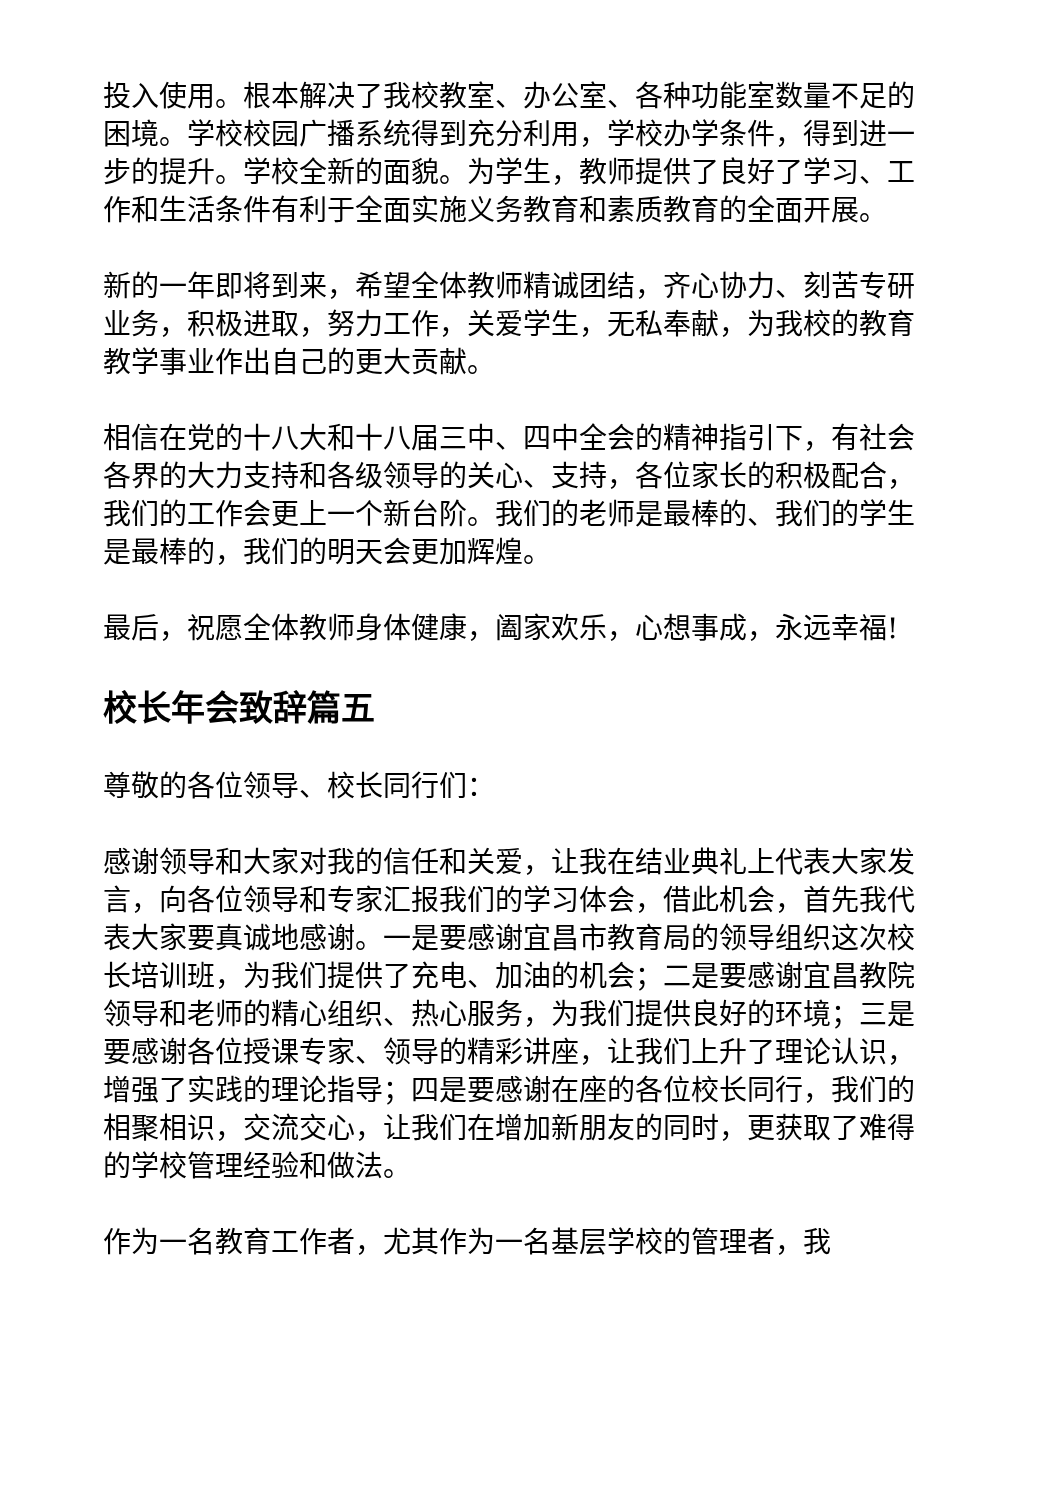投入使用。根本解决了我校教室、办公室、各种功能室数量不足的困境。学校校园广播系统得到充分利用，学校办学条件，得到进一步的提升。学校全新的面貌。为学生，教师提供了良好了学习、工作和生活条件有利于全面实施义务教育和素质教育的全面开展。
新的一年即将到来，希望全体教师精诚团结，齐心协力、刻苦专研业务，积极进取，努力工作，关爱学生，无私奉献，为我校的教育教学事业作出自己的更大贡献。
相信在党的十八大和十八届三中、四中全会的精神指引下，有社会各界的大力支持和各级领导的关心、支持，各位家长的积极配合，我们的工作会更上一个新台阶。我们的老师是最棒的、我们的学生是最棒的，我们的明天会更加辉煌。
最后，祝愿全体教师身体健康，阖家欢乐，心想事成，永远幸福!
校长年会致辞篇五
尊敬的各位领导、校长同行们：
感谢领导和大家对我的信任和关爱，让我在结业典礼上代表大家发言，向各位领导和专家汇报我们的学习体会，借此机会，首先我代表大家要真诚地感谢。一是要感谢宜昌市教育局的领导组织这次校长培训班，为我们提供了充电、加油的机会；二是要感谢宜昌教院领导和老师的精心组织、热心服务，为我们提供良好的环境；三是要感谢各位授课专家、领导的精彩讲座，让我们上升了理论认识，增强了实践的理论指导；四是要感谢在座的各位校长同行，我们的相聚相识，交流交心，让我们在增加新朋友的同时，更获取了难得的学校管理经验和做法。
作为一名教育工作者，尤其作为一名基层学校的管理者，我